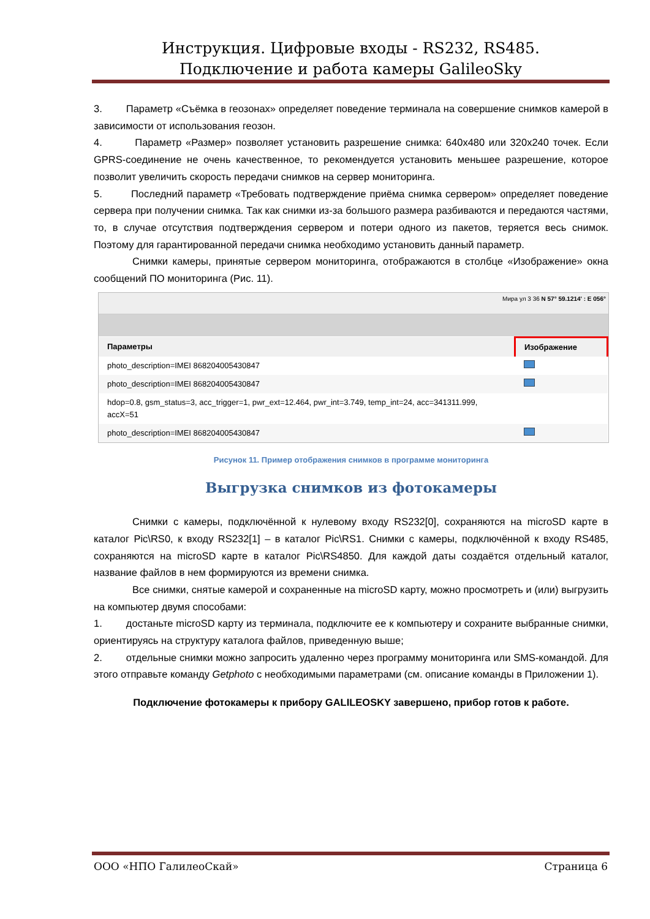Инструкция. Цифровые входы - RS232, RS485.
Подключение и работа камеры GalileoSky
3. Параметр «Съёмка в геозонах» определяет поведение терминала на совершение снимков камерой в зависимости от использования геозон.
4. Параметр «Размер» позволяет установить разрешение снимка: 640x480 или 320x240 точек. Если GPRS-соединение не очень качественное, то рекомендуется установить меньшее разрешение, которое позволит увеличить скорость передачи снимков на сервер мониторинга.
5. Последний параметр «Требовать подтверждение приёма снимка сервером» определяет поведение сервера при получении снимка. Так как снимки из-за большого размера разбиваются и передаются частями, то, в случае отсутствия подтверждения сервером и потери одного из пакетов, теряется весь снимок. Поэтому для гарантированной передачи снимка необходимо установить данный параметр.
Снимки камеры, принятые сервером мониторинга, отображаются в столбце «Изображение» окна сообщений ПО мониторинга (Рис. 11).
Мира ул 3 36 N 57° 59.1214' : E 056°
| Параметры | Изображение |
| --- | --- |
| photo_description=IMEI 868204005430847 | |
| photo_description=IMEI 868204005430847 | |
| hdop=0.8, gsm_status=3, acc_trigger=1, pwr_ext=12.464, pwr_int=3.749, temp_int=24, acc=341311.999, accX=51 | |
| photo_description=IMEI 868204005430847 | |
Рисунок 11. Пример отображения снимков в программе мониторинга
Выгрузка снимков из фотокамеры
Снимки с камеры, подключённой к нулевому входу RS232[0], сохраняются на microSD карте в каталог Pic\RS0, к входу RS232[1] – в каталог Pic\RS1. Снимки с камеры, подключённой к входу RS485, сохраняются на microSD карте в каталог Pic\RS4850. Для каждой даты создаётся отдельный каталог, название файлов в нем формируются из времени снимка.
Все снимки, снятые камерой и сохраненные на microSD карту, можно просмотреть и (или) выгрузить на компьютер двумя способами:
1. достаньте microSD карту из терминала, подключите ее к компьютеру и сохраните выбранные снимки, ориентируясь на структуру каталога файлов, приведенную выше;
2. отдельные снимки можно запросить удаленно через программу мониторинга или SMS-командой. Для этого отправьте команду Getphoto с необходимыми параметрами (см. описание команды в Приложении 1).
Подключение фотокамеры к прибору GALILEOSKY завершено, прибор готов к работе.
ООО «НПО ГалилеоСкай» Страница 6